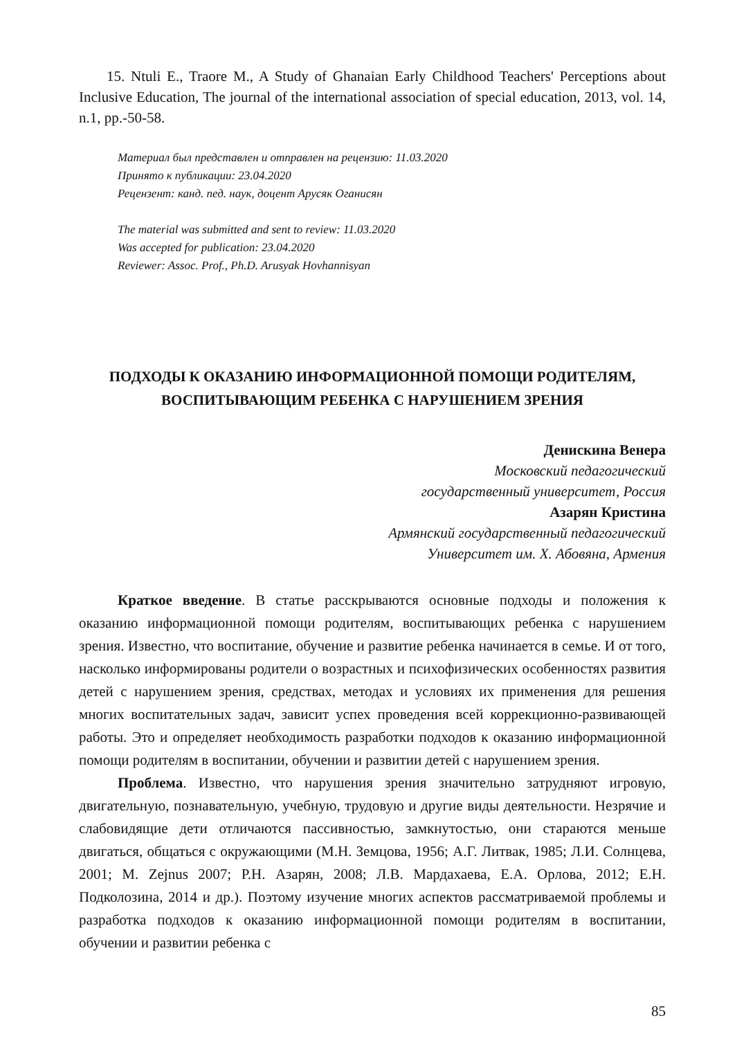15. Ntuli E., Traore M., A Study of Ghanaian Early Childhood Teachers' Perceptions about Inclusive Education, The journal of the international association of special education, 2013, vol. 14, n.1, pp.-50-58.
Материал был представлен и отправлен на рецензию: 11.03.2020
Принято к публикации: 23.04.2020
Рецензент: канд. пед. наук, доцент Арусяк Оганисян
The material was submitted and sent to review: 11.03.2020
Was accepted for publication: 23.04.2020
Reviewer: Assoc. Prof., Ph.D. Arusyak Hovhannisyan
ПОДХОДЫ К ОКАЗАНИЮ ИНФОРМАЦИОННОЙ ПОМОЩИ РОДИТЕЛЯМ,
ВОСПИТЫВАЮЩИМ РЕБЕНКА С НАРУШЕНИЕМ ЗРЕНИЯ
Денискина Венера
Московский педагогический
государственный университет, Россия
Азарян Кристина
Армянский государственный педагогический
Университет им. Х. Абовяна, Армения
Краткое введение. В статье расскрываются основные подходы и положения к оказанию информационной помощи родителям, воспитывающих ребенка с нарушением зрения. Известно, что воспитание, обучение и развитие ребенка начинается в семье. И от того, насколько информированы родители о возрастных и психофизических особенностях развития детей с нарушением зрения, средствах, методах и условиях их применения для решения многих воспитательных задач, зависит успех проведения всей коррекционно-развивающей работы. Это и определяет необходимость разработки подходов к оказанию информационной помощи родителям в воспитании, обучении и развитии детей с нарушением зрения.
Проблема. Известно, что нарушения зрения значительно затрудняют игровую, двигательную, познавательную, учебную, трудовую и другие виды деятельности. Незрячие и слабовидящие дети отличаются пассивностью, замкнутостью, они стараются меньше двигаться, общаться с окружающими (М.Н. Земцова, 1956; А.Г. Литвак, 1985; Л.И. Солнцева, 2001; M. Zejnus 2007; Р.Н. Азарян, 2008; Л.В. Мардахаева, Е.А. Орлова, 2012; Е.Н. Подколозина, 2014 и др.). Поэтому изучение многих аспектов рассматриваемой проблемы и разработка подходов к оказанию информационной помощи родителям в воспитании, обучении и развитии ребенка с
85